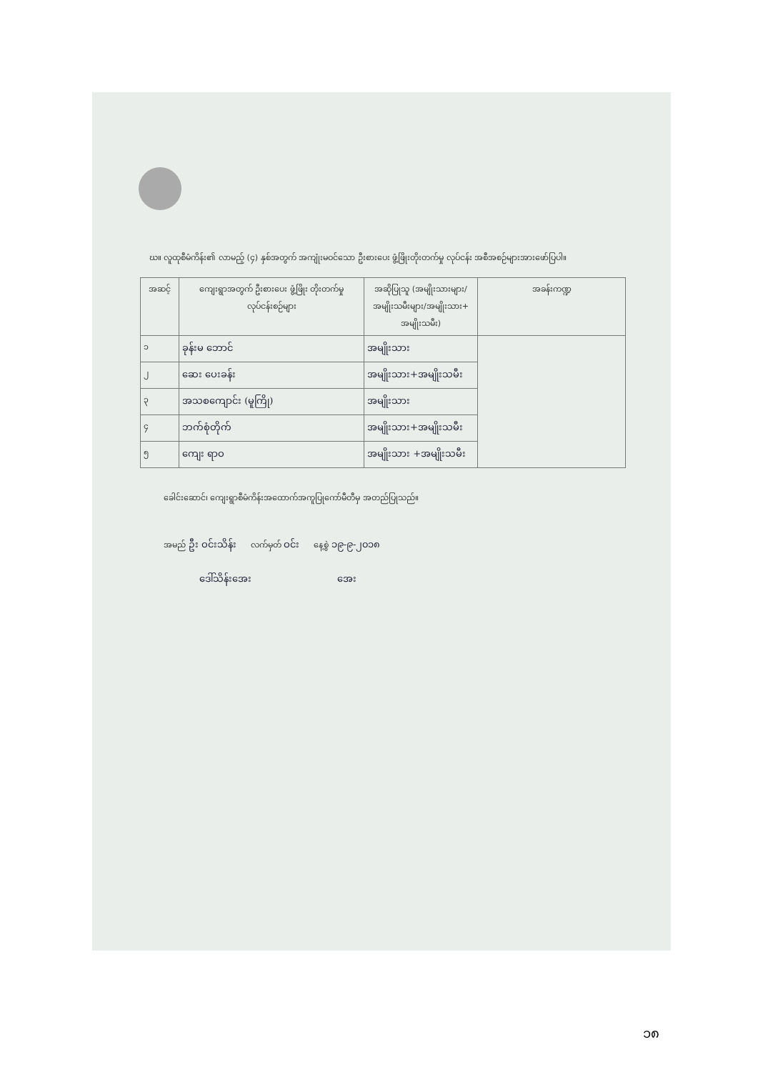ဃ။ လူထုစီမံကိန်း၏ လာမည့် (၄) နှစ်အတွက် အကျုံးမဝင်သော ဦးစားပေး ဖွံ့ဖြိုးတိုးတက်မှု လုပ်ငန်း အစီအစဉ်များအားဖော်ပြပါ။
| အဆင့် | ကျေးရွာအတွက် ဦးစားပေး ဖွံ့ဖြိုး တိုးတက်မှု လုပ်ငန်းစဉ်များ | အဆိုပြုသူ (အမျိုးသားများ/ အမျိုးသမီးများ/အမျိုးသား+ အမျိုးသမီး) | အခန်းကဏ္ဍ |
| --- | --- | --- | --- |
| ၁ | ခုန်းမ ဘောင် | အမျိုးသား | |
| ၂ | ဆေး ပေးခန်း | အမျိုးသား+အမျိုးသမီး | |
| ၃ | အသစကျောင်း (မူကြို) | အမျိုးသား | |
| ၄ | ဘက်စုံတိုက် | အမျိုးသား+အမျိုးသမီး | |
| ၅ | ကျေး ရာဝ | အမျိုးသား +အမျိုးသမီး | |
ခေါင်းဆောင်၊ ကျေးရွာစီမံကိန်းအထောက်အကူပြုကော်မီတီမှ အတည်ပြုသည်။
အမည် ဦး ဝင်းသိန်း လက်မှတ် ဝင်း နေ့စွဲ ၁၉-၉-၂၀၁၈
ဒေါ်သိန်းအေး အေး
၁၈